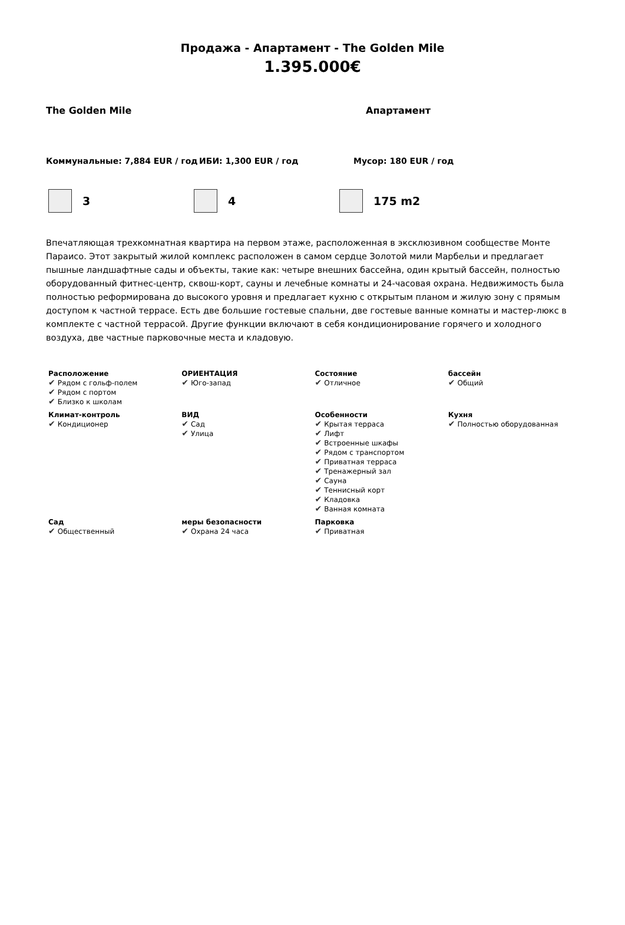Продажа - Апартамент - The Golden Mile
1.395.000€
The Golden Mile Апартамент
Коммунальные: 7,884 EUR / год ИБИ: 1,300 EUR / год Мусор: 180 EUR / год
3 4 175 m2
Впечатляющая трехкомнатная квартира на первом этаже, расположенная в эксклюзивном сообществе Монте Параисо. Этот закрытый жилой комплекс расположен в самом сердце Золотой мили Марбельи и предлагает пышные ландшафтные сады и объекты, такие как: четыре внешних бассейна, один крытый бассейн, полностью оборудованный фитнес-центр, сквош-корт, сауны и лечебные комнаты и 24-часовая охрана. Недвижимость была полностью реформирована до высокого уровня и предлагает кухню с открытым планом и жилую зону с прямым доступом к частной террасе. Есть две большие гостевые спальни, две гостевые ванные комнаты и мастер-люкс в комплекте с частной террасой. Другие функции включают в себя кондиционирование горячего и холодного воздуха, две частные парковочные места и кладовую.
| Расположение ✔ Рядом с гольф-полем ✔ Рядом с портом ✔ Близко к школам | ОРИЕНТАЦИЯ ✔ Юго-запад | Состояние ✔ Отличное | бассейн ✔ Общий |
| Климат-контроль ✔ Кондиционер | ВИД ✔ Сад ✔ Улица | Особенности ✔ Крытая терраса ✔ Лифт ✔ Встроенные шкафы ✔ Рядом с транспортом ✔ Приватная терраса ✔ Тренажерный зал ✔ Сауна ✔ Теннисный корт ✔ Кладовка ✔ Ванная комната | Кухня ✔ Полностью оборудованная |
| Сад ✔ Общественный | меры безопасности ✔ Охрана 24 часа | Парковка ✔ Приватная | |